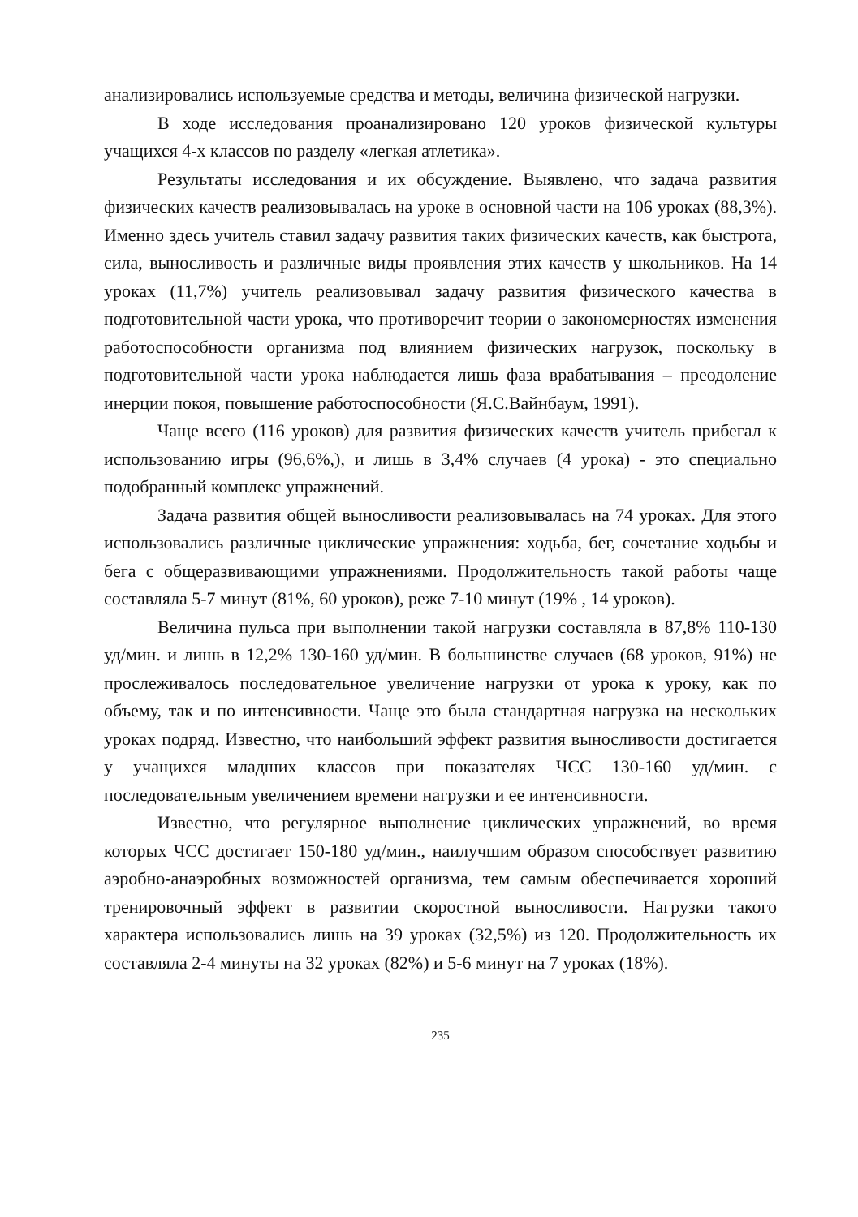анализировались используемые средства и методы, величина физической нагрузки.
В ходе исследования проанализировано 120 уроков физической культуры учащихся 4-х классов по разделу «легкая атлетика».
Результаты исследования и их обсуждение. Выявлено, что задача развития физических качеств реализовывалась на уроке в основной части на 106 уроках (88,3%). Именно здесь учитель ставил задачу развития таких физических качеств, как быстрота, сила, выносливость и различные виды проявления этих качеств у школьников. На 14 уроках (11,7%) учитель реализовывал задачу развития физического качества в подготовительной части урока, что противоречит теории о закономерностях изменения работоспособности организма под влиянием физических нагрузок, поскольку в подготовительной части урока наблюдается лишь фаза врабатывания – преодоление инерции покоя, повышение работоспособности (Я.С.Вайнбаум, 1991).
Чаще всего (116 уроков) для развития физических качеств учитель прибегал к использованию игры (96,6%,), и лишь в 3,4% случаев (4 урока) - это специально подобранный комплекс упражнений.
Задача развития общей выносливости реализовывалась на 74 уроках. Для этого использовались различные циклические упражнения: ходьба, бег, сочетание ходьбы и бега с общеразвивающими упражнениями. Продолжительность такой работы чаще составляла 5-7 минут (81%, 60 уроков), реже 7-10 минут (19% , 14 уроков).
Величина пульса при выполнении такой нагрузки составляла в 87,8% 110-130 уд/мин. и лишь в 12,2% 130-160 уд/мин. В большинстве случаев (68 уроков, 91%) не прослеживалось последовательное увеличение нагрузки от урока к уроку, как по объему, так и по интенсивности. Чаще это была стандартная нагрузка на нескольких уроках подряд. Известно, что наибольший эффект развития выносливости достигается у учащихся младших классов при показателях ЧСС 130-160 уд/мин. с последовательным увеличением времени нагрузки и ее интенсивности.
Известно, что регулярное выполнение циклических упражнений, во время которых ЧСС достигает 150-180 уд/мин., наилучшим образом способствует развитию аэробно-анаэробных возможностей организма, тем самым обеспечивается хороший тренировочный эффект в развитии скоростной выносливости. Нагрузки такого характера использовались лишь на 39 уроках (32,5%) из 120. Продолжительность их составляла 2-4 минуты на 32 уроках (82%) и 5-6 минут на 7 уроках (18%).
235